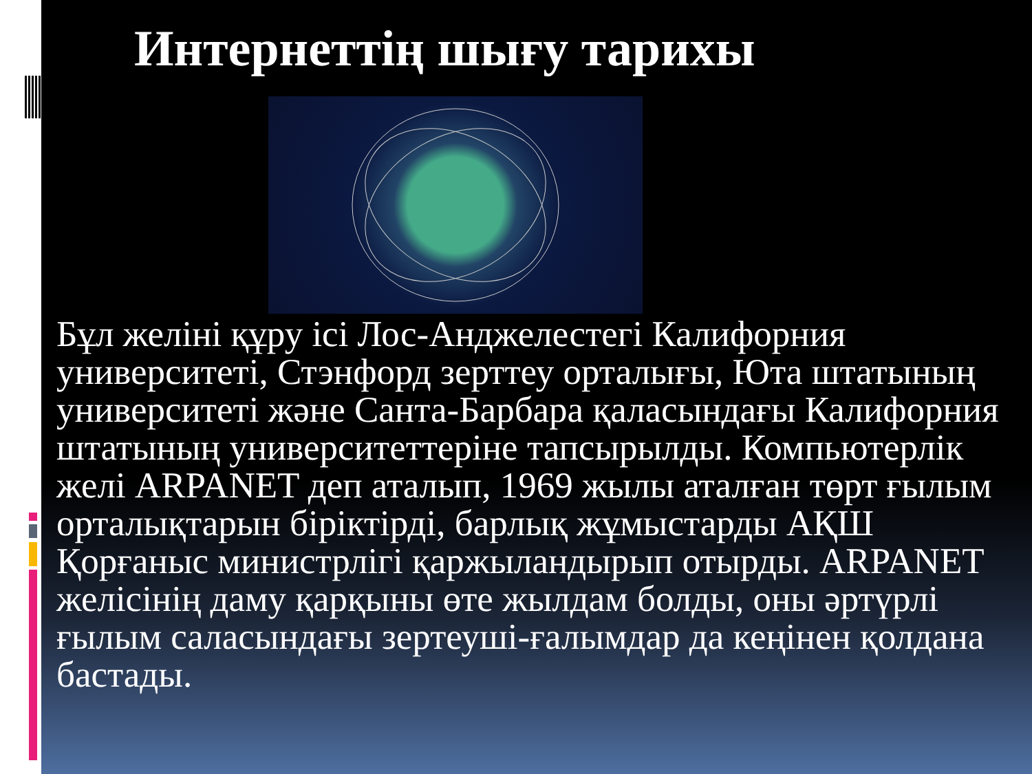Интернеттің шығу тарихы
Бұл желіні құру ісі Лос-Анджелестегі Калифорния университеті, Стэнфорд зерттеу орталығы, Юта штатының университеті және Санта-Барбара қаласындағы Калифорния штатының университеттеріне тапсырылды. Компьютерлік желі ARPANET деп аталып, 1969 жылы аталған төрт ғылым орталықтарын біріктірді, барлық жұмыстарды АҚШ Қорғаныс министрлігі қаржыландырып отырды. ARPANET желісінің даму қарқыны өте жылдам болды, оны әртүрлі ғылым саласындағы зертеуші-ғалымдар да кеңінен қолдана бастады.